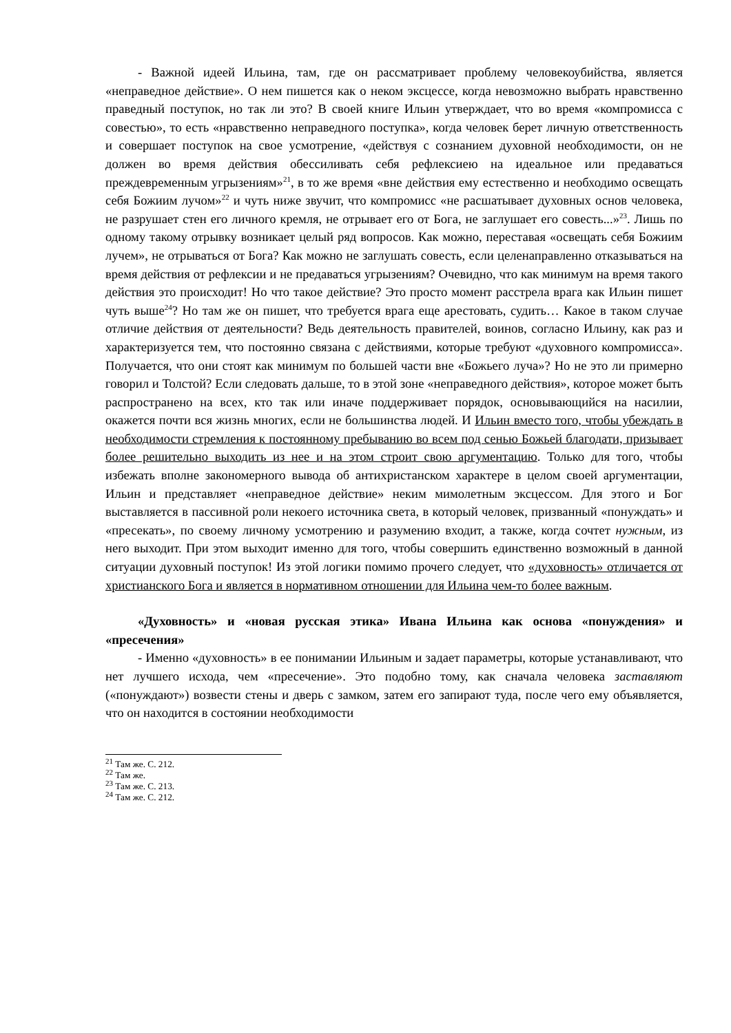- Важной идеей Ильина, там, где он рассматривает проблему человекоубийства, является «неправедное действие». О нем пишется как о неком эксцессе, когда невозможно выбрать нравственно праведный поступок, но так ли это? В своей книге Ильин утверждает, что во время «компромисса с совестью», то есть «нравственно неправедного поступка», когда человек берет личную ответственность и совершает поступок на свое усмотрение, «действуя с сознанием духовной необходимости, он не должен во время действия обессиливать себя рефлексиею на идеальное или предаваться преждевременным угрызениям»<sup>21</sup>, в то же время «вне действия ему естественно и необходимо освещать себя Божиим лучом»<sup>22</sup> и чуть ниже звучит, что компромисс «не расшатывает духовных основ человека, не разрушает стен его личного кремля, не отрывает его от Бога, не заглушает его совесть...»<sup>23</sup>. Лишь по одному такому отрывку возникает целый ряд вопросов. Как можно, переставая «освещать себя Божиим лучем», не отрываться от Бога? Как можно не заглушать совесть, если целенаправленно отказываться на время действия от рефлексии и не предаваться угрызениям? Очевидно, что как минимум на время такого действия это происходит! Но что такое действие? Это просто момент расстрела врага как Ильин пишет чуть выше<sup>24</sup>? Но там же он пишет, что требуется врага еще арестовать, судить… Какое в таком случае отличие действия от деятельности? Ведь деятельность правителей, воинов, согласно Ильину, как раз и характеризуется тем, что постоянно связана с действиями, которые требуют «духовного компромисса». Получается, что они стоят как минимум по большей части вне «Божьего луча»? Но не это ли примерно говорил и Толстой? Если следовать дальше, то в этой зоне «неправедного действия», которое может быть распространено на всех, кто так или иначе поддерживает порядок, основывающийся на насилии, окажется почти вся жизнь многих, если не большинства людей. И Ильин вместо того, чтобы убеждать в необходимости стремления к постоянному пребыванию во всем под сенью Божьей благодати, призывает более решительно выходить из нее и на этом строит свою аргументацию. Только для того, чтобы избежать вполне закономерного вывода об антихристанском характере в целом своей аргументации, Ильин и представляет «неправедное действие» неким мимолетным эксцессом. Для этого и Бог выставляется в пассивной роли некоего источника света, в который человек, призванный «понуждать» и «пресекать», по своему личному усмотрению и разумению входит, а также, когда сочтет нужным, из него выходит. При этом выходит именно для того, чтобы совершить единственно возможный в данной ситуации духовный поступок! Из этой логики помимо прочего следует, что «духовность» отличается от христианского Бога и является в нормативном отношении для Ильина чем-то более важным.
«Духовность» и «новая русская этика» Ивана Ильина как основа «понуждения» и «пресечения»
- Именно «духовность» в ее понимании Ильиным и задает параметры, которые устанавливают, что нет лучшего исхода, чем «пресечение». Это подобно тому, как сначала человека заставляют («понуждают») возвести стены и дверь с замком, затем его запирают туда, после чего ему объявляется, что он находится в состоянии необходимости
<sup>21</sup> Там же. С. 212.
<sup>22</sup> Там же.
<sup>23</sup> Там же. С. 213.
<sup>24</sup> Там же. С. 212.